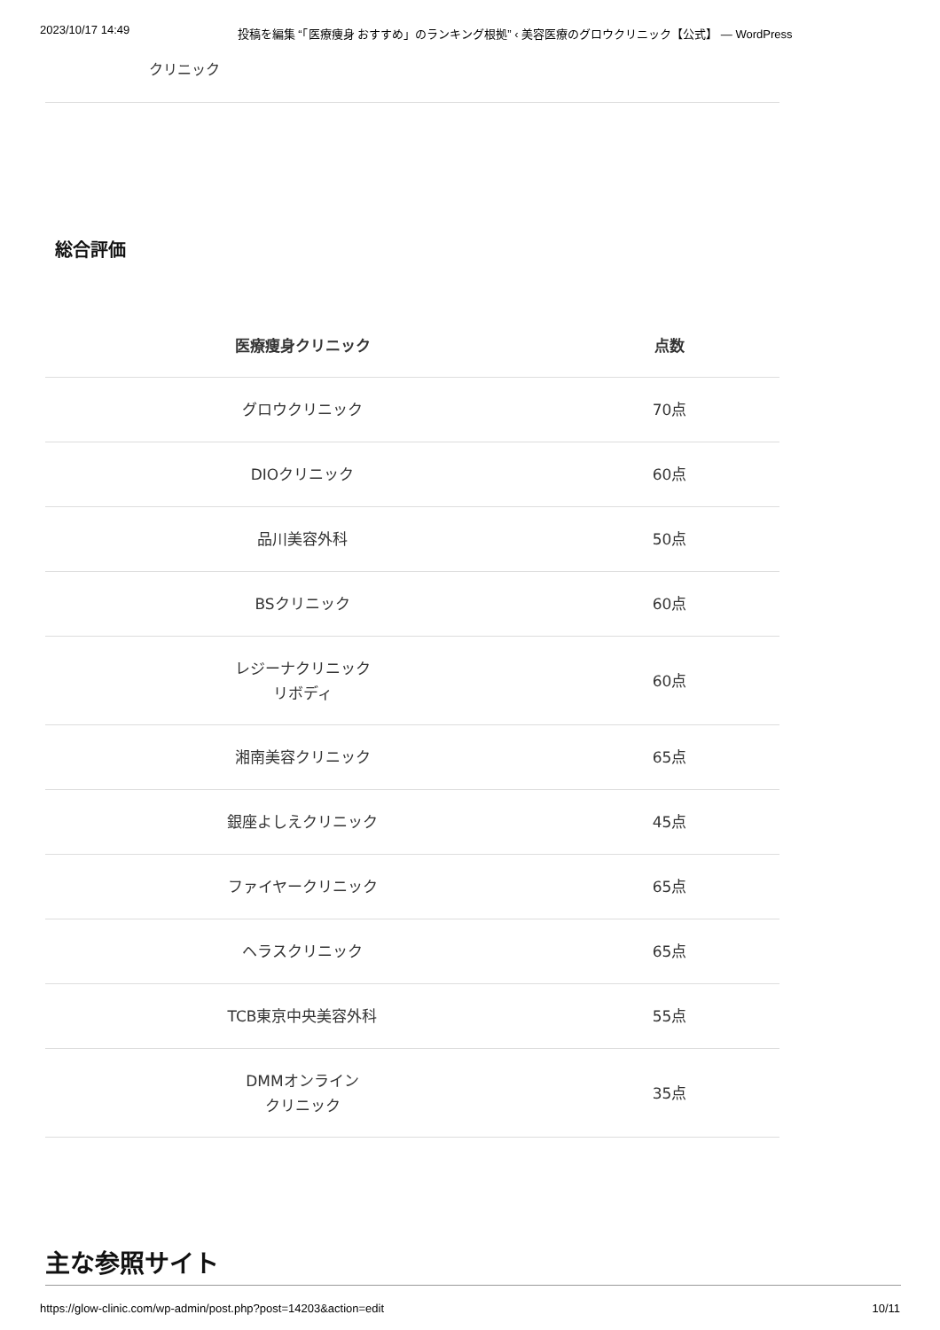2023/10/17 14:49 投稿を編集 “「医療痩身 おすすめ」のランキング根拠” ‹ 美容医療のグロウクリニック【公式】 — WordPress
クリニック
総合評価
| 医療痩身クリニック | 点数 |
| --- | --- |
| グロウクリニック | 70点 |
| DIOクリニック | 60点 |
| 品川美容外科 | 50点 |
| BSクリニック | 60点 |
| レジーナクリニック リボディ | 60点 |
| 湘南美容クリニック | 65点 |
| 銀座よしえクリニック | 45点 |
| ファイヤークリニック | 65点 |
| ヘラスクリニック | 65点 |
| TCB東京中央美容外科 | 55点 |
| DMMオンライン クリニック | 35点 |
主な参照サイト
https://glow-clinic.com/wp-admin/post.php?post=14203&action=edit 10/11